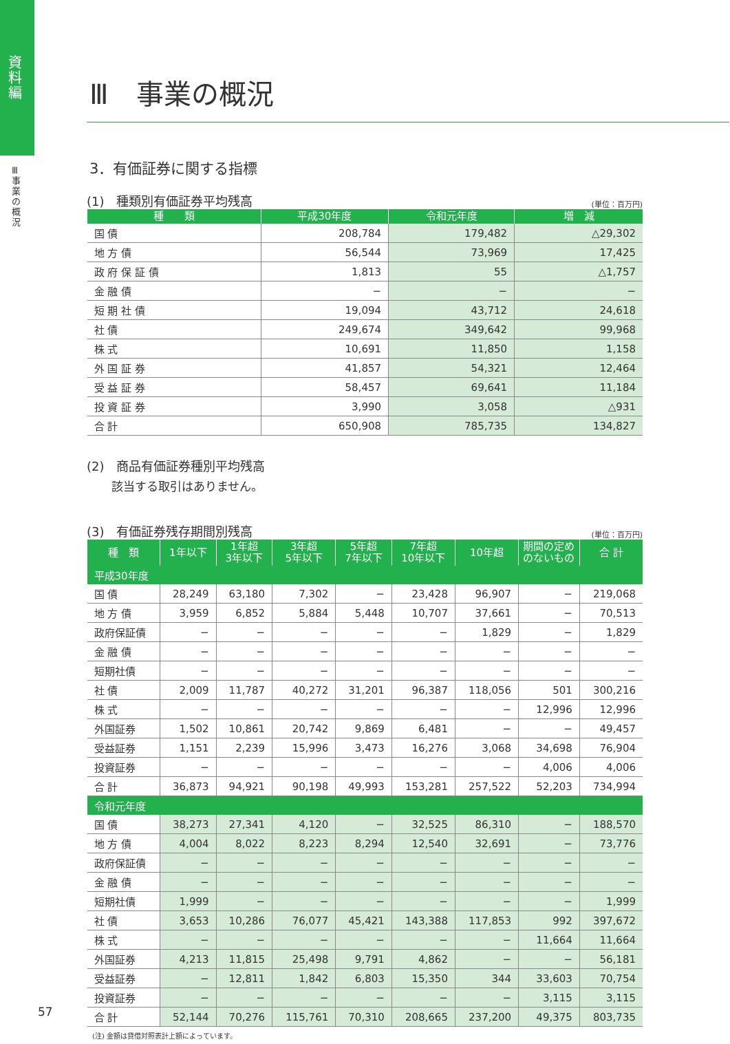資料編
Ⅲ 事業の概況
Ⅲ　事業の概況
3．有価証券に関する指標
(1)　種類別有価証券平均残高 (単位：百万円)
| 種 類 | 平成30年度 | 令和元年度 | 増 減 |
| --- | --- | --- | --- |
| 国 債 | 208,784 | 179,482 | △29,302 |
| 地 方 債 | 56,544 | 73,969 | 17,425 |
| 政 府 保 証 債 | 1,813 | 55 | △1,757 |
| 金 融 債 | − | − | − |
| 短 期 社 債 | 19,094 | 43,712 | 24,618 |
| 社 債 | 249,674 | 349,642 | 99,968 |
| 株 式 | 10,691 | 11,850 | 1,158 |
| 外 国 証 券 | 41,857 | 54,321 | 12,464 |
| 受 益 証 券 | 58,457 | 69,641 | 11,184 |
| 投 資 証 券 | 3,990 | 3,058 | △931 |
| 合 計 | 650,908 | 785,735 | 134,827 |
(2)　商品有価証券種別平均残高
該当する取引はありません。
(3)　有価証券残存期間別残高 (単位：百万円)
| 種 類 | 1年以下 | 1年超 3年以下 | 3年超 5年以下 | 5年超 7年以下 | 7年超 10年以下 | 10年超 | 期間の定め のないもの | 合 計 |
| --- | --- | --- | --- | --- | --- | --- | --- | --- |
| 平成30年度 | | | | | | | | |
| 国 債 | 28,249 | 63,180 | 7,302 | − | 23,428 | 96,907 | − | 219,068 |
| 地 方 債 | 3,959 | 6,852 | 5,884 | 5,448 | 10,707 | 37,661 | − | 70,513 |
| 政府保証債 | − | − | − | − | − | 1,829 | − | 1,829 |
| 金 融 債 | − | − | − | − | − | − | − | − |
| 短期社債 | − | − | − | − | − | − | − | − |
| 社 債 | 2,009 | 11,787 | 40,272 | 31,201 | 96,387 | 118,056 | 501 | 300,216 |
| 株 式 | − | − | − | − | − | − | 12,996 | 12,996 |
| 外国証券 | 1,502 | 10,861 | 20,742 | 9,869 | 6,481 | − | − | 49,457 |
| 受益証券 | 1,151 | 2,239 | 15,996 | 3,473 | 16,276 | 3,068 | 34,698 | 76,904 |
| 投資証券 | − | − | − | − | − | − | 4,006 | 4,006 |
| 合 計 | 36,873 | 94,921 | 90,198 | 49,993 | 153,281 | 257,522 | 52,203 | 734,994 |
| 令和元年度 | | | | | | | | |
| 国 債 | 38,273 | 27,341 | 4,120 | − | 32,525 | 86,310 | − | 188,570 |
| 地 方 債 | 4,004 | 8,022 | 8,223 | 8,294 | 12,540 | 32,691 | − | 73,776 |
| 政府保証債 | − | − | − | − | − | − | − | − |
| 金 融 債 | − | − | − | − | − | − | − | − |
| 短期社債 | 1,999 | − | − | − | − | − | − | 1,999 |
| 社 債 | 3,653 | 10,286 | 76,077 | 45,421 | 143,388 | 117,853 | 992 | 397,672 |
| 株 式 | − | − | − | − | − | − | 11,664 | 11,664 |
| 外国証券 | 4,213 | 11,815 | 25,498 | 9,791 | 4,862 | − | − | 56,181 |
| 受益証券 | − | 12,811 | 1,842 | 6,803 | 15,350 | 344 | 33,603 | 70,754 |
| 投資証券 | − | − | − | − | − | − | 3,115 | 3,115 |
| 合 計 | 52,144 | 70,276 | 115,761 | 70,310 | 208,665 | 237,200 | 49,375 | 803,735 |
(注) 金額は貸借対照表計上額によっています。
57